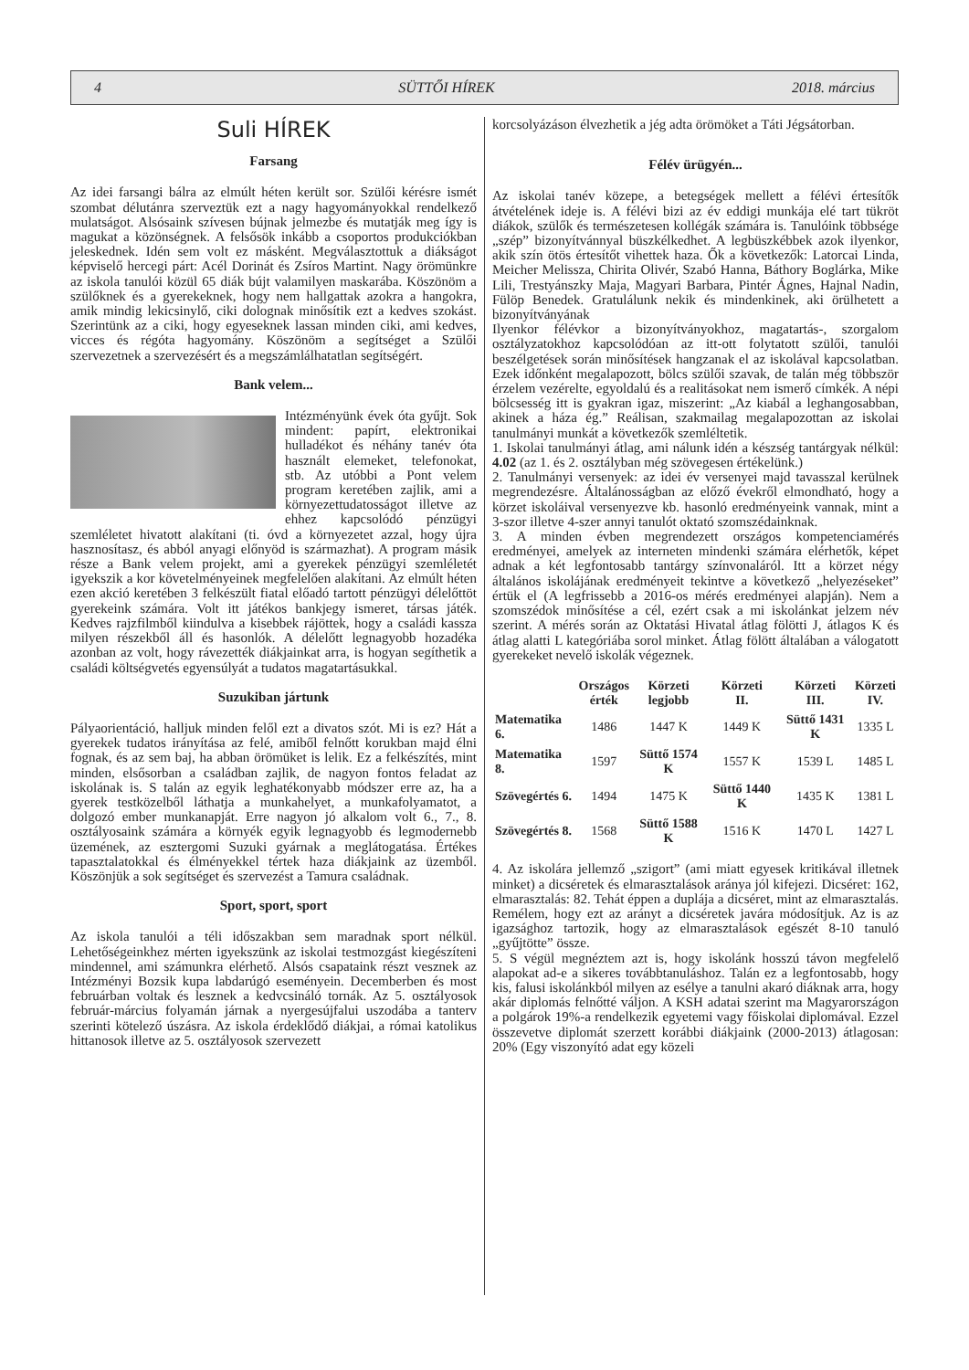4 SÜTTŐI HÍREK 2018. március
Suli HÍREK
Farsang
Az idei farsangi bálra az elmúlt héten került sor. Szülői kérésre ismét szombat délutánra szerveztük ezt a nagy hagyományokkal rendelkező mulatságot. Alsósaink szívesen bújnak jelmezbe és mutatják meg így is magukat a közönségnek. A felsősök inkább a csoportos produkciókban jeleskednek. Idén sem volt ez másként. Megválasztottuk a diákságot képviselő hercegi párt: Acél Dorinát és Zsíros Martint. Nagy örömünkre az iskola tanulói közül 65 diák bújt valamilyen maskarába. Köszönöm a szülőknek és a gyerekeknek, hogy nem hallgattak azokra a hangokra, amik mindig lekicsinylő, ciki dolognak minősítik ezt a kedves szokást. Szerintünk az a ciki, hogy egyeseknek lassan minden ciki, ami kedves, vicces és régóta hagyomány. Köszönöm a segítséget a Szülői szervezetnek a szervezésért és a megszámlálhatatlan segítségért.
Bank velem...
Intézményünk évek óta gyűjt. Sok mindent: papírt, elektronikai hulladékot és néhány tanév óta használt elemeket, telefonokat, stb. Az utóbbi a Pont velem program keretében zajlik, ami a környezettudatosságot illetve az ehhez kapcsolódó pénzügyi szemléletet hivatott alakítani (ti. óvd a környezetet azzal, hogy újra hasznosítasz, és abból anyagi előnyöd is származhat). A program másik része a Bank velem projekt, ami a gyerekek pénzügyi szemléletét igyekszik a kor követelményeinek megfelelően alakítani. Az elmúlt héten ezen akció keretében 3 felkészült fiatal előadó tartott pénzügyi délelőttöt gyerekeink számára. Volt itt játékos bankjegy ismeret, társas játék. Kedves rajzfilmből kiindulva a kisebbek rájöttek, hogy a családi kassza milyen részekből áll és hasonlók. A délelőtt legnagyobb hozadéka azonban az volt, hogy rávezették diákjainkat arra, is hogyan segíthetik a családi költségvetés egyensúlyát a tudatos magatartásukkal.
Suzukiban jártunk
Pályaorientáció, halljuk minden felől ezt a divatos szót. Mi is ez? Hát a gyerekek tudatos irányítása az felé, amiből felnőtt korukban majd élni fognak, és az sem baj, ha abban örömüket is lelik. Ez a felkészítés, mint minden, elsősorban a családban zajlik, de nagyon fontos feladat az iskolának is. S talán az egyik leghatékonyabb módszer erre az, ha a gyerek testközelből láthatja a munkahelyet, a munkafolyamatot, a dolgozó ember munkanapját. Erre nagyon jó alkalom volt 6., 7., 8. osztályosaink számára a környék egyik legnagyobb és legmodernebb üzemének, az esztergomi Suzuki gyárnak a meglátogatása. Értékes tapasztalatokkal és élményekkel tértek haza diákjaink az üzemből. Köszönjük a sok segítséget és szervezést a Tamura családnak.
Sport, sport, sport
Az iskola tanulói a téli időszakban sem maradnak sport nélkül. Lehetőségeinkhez mérten igyekszünk az iskolai testmozgást kiegészíteni mindennel, ami számunkra elérhető. Alsós csapataink részt vesznek az Intézményi Bozsik kupa labdarúgó eseményein. Decemberben és most februárban voltak és lesznek a kedvcsináló tornák. Az 5. osztályosok február-március folyamán járnak a nyergesújfalui uszodába a tanterv szerinti kötelező úszásra. Az iskola érdeklődő diákjai, a római katolikus hittanosok illetve az 5. osztályosok szervezett
korcsolyázáson élvezhetik a jég adta örömöket a Táti Jégsátorban.
Félév ürügyén...
Az iskolai tanév közepe, a betegségek mellett a félévi értesítők átvételének ideje is. A félévi bizi az év eddigi munkája elé tart tükröt diákok, szülők és természetesen kollégák számára is. Tanulóink többsége „szép” bizonyítvánnyal büszkélkedhet. A legbüszkébbek azok ilyenkor, akik szín ötös értesítőt vihettek haza. Ők a következők: Latorcai Linda, Meicher Melissza, Chirita Olivér, Szabó Hanna, Báthory Boglárka, Mike Lili, Trestyánszky Maja, Magyari Barbara, Pintér Ágnes, Hajnal Nadin, Fülöp Benedek. Gratulálunk nekik és mindenkinek, aki örülhetett a bizonyítványának
Ilyenkor félévkor a bizonyítványokhoz, magatartás-, szorgalom osztályzatokhoz kapcsolódóan az itt-ott folytatott szülői, tanulói beszélgetések során minősítések hangzanak el az iskolával kapcsolatban. Ezek időnként megalapozott, bölcs szülői szavak, de talán még többször érzelem vezérelte, egyoldalú és a realitásokat nem ismerő címkék. A népi bölcsesség itt is gyakran igaz, miszerint: „Az kiabál a leghangosabban, akinek a háza ég.” Reálisan, szakmailag megalapozottan az iskolai tanulmányi munkát a következők szemléltetik.
1. Iskolai tanulmányi átlag, ami nálunk idén a készség tantárgyak nélkül: 4.02 (az 1. és 2. osztályban még szövegesen értékelünk.)
2. Tanulmányi versenyek: az idei év versenyei majd tavasszal kerülnek megrendezésre. Általánosságban az előző évekről elmondható, hogy a körzet iskoláival versenyezve kb. hasonló eredményeink vannak, mint a 3-szor illetve 4-szer annyi tanulót oktató szomszédainknak.
3. A minden évben megrendezett országos kompetenciamérés eredményei, amelyek az interneten mindenki számára elérhetők, képet adnak a két legfontosabb tantárgy színvonaláról. Itt a körzet négy általános iskolájának eredményeit tekintve a következő „helyezéseket” értük el (A legfrissebb a 2016-os mérés eredményei alapján). Nem a szomszédok minősítése a cél, ezért csak a mi iskolánkat jelzem név szerint. A mérés során az Oktatási Hivatal átlag fölötti J, átlagos K és átlag alatti L kategóriába sorol minket. Átlag fölött általában a válogatott gyerekeket nevelő iskolák végeznek.
| | Országos érték | Körzeti legjobb | Körzeti II. | Körzeti III. | Körzeti IV. |
| --- | --- | --- | --- | --- | --- |
| Matematika 6. | 1486 | 1447 K | 1449 K | Süttő 1431 K | 1335 L |
| Matematika 8. | 1597 | Süttő 1574 K | 1557 K | 1539 L | 1485 L |
| Szövegértés 6. | 1494 | 1475 K | Süttő 1440 K | 1435 K | 1381 L |
| Szövegértés 8. | 1568 | Süttő 1588 K | 1516 K | 1470 L | 1427 L |
4. Az iskolára jellemző „szigort” (ami miatt egyesek kritikával illetnek minket) a dicséretek és elmarasztalások aránya jól kifejezi. Dicséret: 162, elmarasztalás: 82. Tehát éppen a duplája a dicséret, mint az elmarasztalás. Remélem, hogy ezt az arányt a dicséretek javára módosítjuk. Az is az igazsághoz tartozik, hogy az elmarasztalások egészét 8-10 tanuló „gyűjtötte” össze.
5. S végül megnéztem azt is, hogy iskolánk hosszú távon megfelelő alapokat ad-e a sikeres továbbtanuláshoz. Talán ez a legfontosabb, hogy kis, falusi iskolánkból milyen az esélye a tanulni akaró diáknak arra, hogy akár diplomás felnőtté váljon. A KSH adatai szerint ma Magyarországon a polgárok 19%-a rendelkezik egyetemi vagy főiskolai diplomával. Ezzel összevetve diplomát szerzett korábbi diákjaink (2000-2013) átlagosan: 20% (Egy viszonyító adat egy közeli